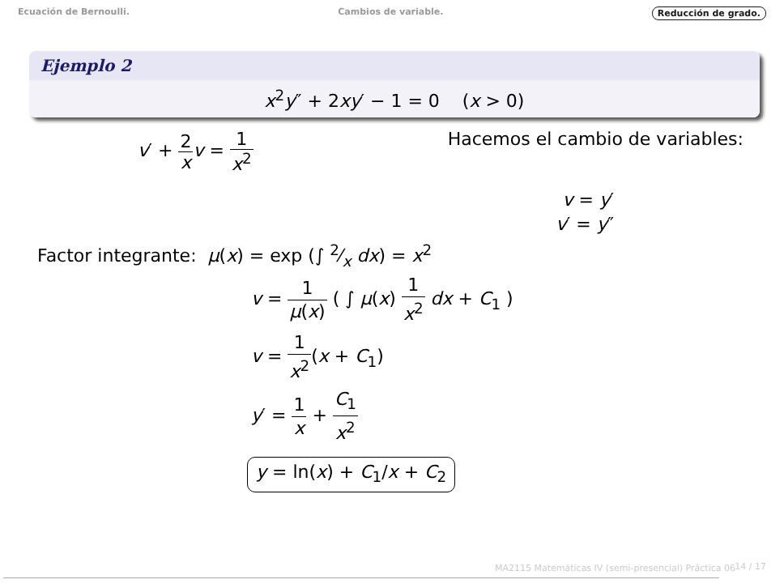Ecuación de Bernoulli. Cambios de variable. Reducción de grado.
Ejemplo 2
x<sup>2</sup>y″ + 2xy′ − 1 = 0 (x > 0)
v′ + 2 x v = 1 x<sup>2</sup> Hacemos el cambio de variables:
v = y′
v′ = y″
Factor integrante: μ(x) = exp (∫ 2⁄x dx) = x<sup>2</sup>
v = 1 μ(x) ( ∫ μ(x) 1 x<sup>2</sup> dx + C<sub>1</sub> )
v = 1 x<sup>2</sup>(x + C<sub>1</sub>)
y′ = 1 x + C<sub>1</sub> x<sup>2</sup>
y = ln(x) + C<sub>1</sub>/x + C<sub>2</sub>
MA2115 Matemáticas IV (semi-presencial) Práctica 06
14 / 17